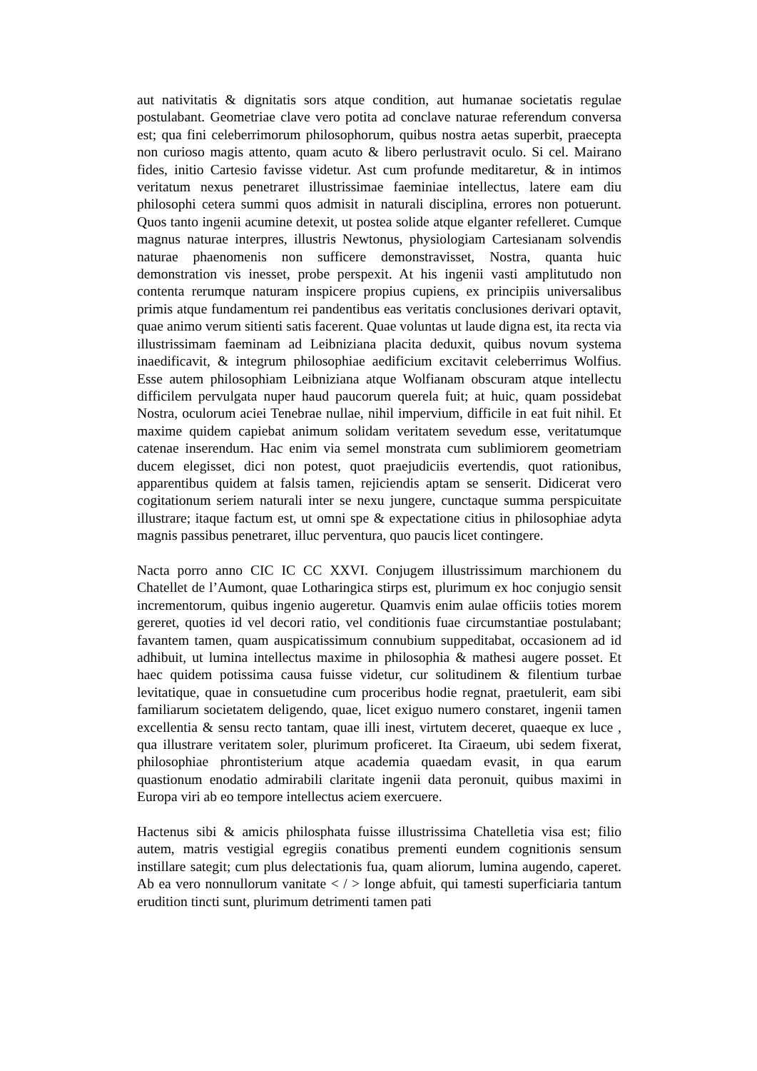aut nativitatis & dignitatis sors atque condition, aut humanae societatis regulae postulabant. Geometriae clave vero potita ad conclave naturae referendum conversa est; qua fini celeberrimorum philosophorum, quibus nostra aetas superbit, praecepta non curioso magis attento, quam acuto & libero perlustravit oculo. Si cel. Mairano fides, initio Cartesio favisse videtur. Ast cum profunde meditaretur, & in intimos veritatum nexus penetraret illustrissimae faeminiae intellectus, latere eam diu philosophi cetera summi quos admisit in naturali disciplina, errores non potuerunt. Quos tanto ingenii acumine detexit, ut postea solide atque elganter refelleret. Cumque magnus naturae interpres, illustris Newtonus, physiologiam Cartesianam solvendis naturae phaenomenis non sufficere demonstravisset, Nostra, quanta huic demonstration vis inesset, probe perspexit. At his ingenii vasti amplitutudo non contenta rerumque naturam inspicere propius cupiens, ex principiis universalibus primis atque fundamentum rei pandentibus eas veritatis conclusiones derivari optavit, quae animo verum sitienti satis facerent. Quae voluntas ut laude digna est, ita recta via illustrissimam faeminam ad Leibniziana placita deduxit, quibus novum systema inaedificavit, & integrum philosophiae aedificium excitavit celeberrimus Wolfius. Esse autem philosophiam Leibniziana atque Wolfianam obscuram atque intellectu difficilem pervulgata nuper haud paucorum querela fuit; at huic, quam possidebat Nostra, oculorum aciei Tenebrae nullae, nihil impervium, difficile in eat fuit nihil. Et maxime quidem capiebat animum solidam veritatem sevedum esse, veritatumque catenae inserendum. Hac enim via semel monstrata cum sublimiorem geometriam ducem elegisset, dici non potest, quot praejudiciis evertendis, quot rationibus, apparentibus quidem at falsis tamen, rejiciendis aptam se senserit. Didicerat vero cogitationum seriem naturali inter se nexu jungere, cunctaque summa perspicuitate illustrare; itaque factum est, ut omni spe & expectatione citius in philosophiae adyta magnis passibus penetraret, illuc perventura, quo paucis licet contingere.
Nacta porro anno CIC IC CC XXVI. Conjugem illustrissimum marchionem du Chatellet de l’Aumont, quae Lotharingica stirps est, plurimum ex hoc conjugio sensit incrementorum, quibus ingenio augeretur. Quamvis enim aulae officiis toties morem gereret, quoties id vel decori ratio, vel conditionis fuae circumstantiae postulabant; favantem tamen, quam auspicatissimum connubium suppeditabat, occasionem ad id adhibuit, ut lumina intellectus maxime in philosophia & mathesi augere posset. Et haec quidem potissima causa fuisse videtur, cur solitudinem & filentium turbae levitatique, quae in consuetudine cum proceribus hodie regnat, praetulerit, eam sibi familiarum societatem deligendo, quae, licet exiguo numero constaret, ingenii tamen excellentia & sensu recto tantam, quae illi inest, virtutem deceret, quaeque ex luce , qua illustrare veritatem soler, plurimum proficeret. Ita Ciraeum, ubi sedem fixerat, philosophiae phrontisterium atque academia quaedam evasit, in qua earum quastionum enodatio admirabili claritate ingenii data peronuit, quibus maximi in Europa viri ab eo tempore intellectus aciem exercuere.
Hactenus sibi & amicis philosphata fuisse illustrissima Chatelletia visa est; filio autem, matris vestigial egregiis conatibus prementi eundem cognitionis sensum instillare sategit; cum plus delectationis fua, quam aliorum, lumina augendo, caperet. Ab ea vero nonnullorum vanitate < / > longe abfuit, qui tamesti superficiaria tantum erudition tincti sunt, plurimum detrimenti tamen pati